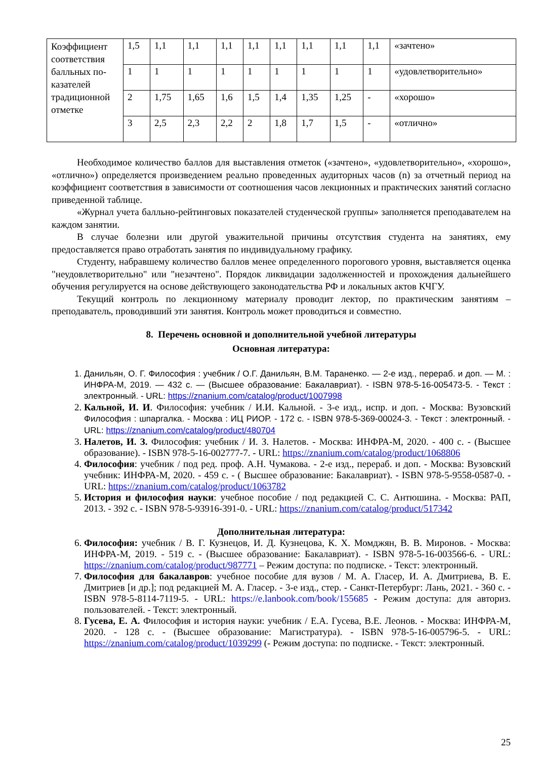| Коэффициент соответствия балльных по-казателей традиционной отметке | 1,5 | 1,1 | 1,1 | 1,1 | 1,1 | 1,1 | 1,1 | 1,1 | 1,1 | «зачтено» |
| | 1 | 1 | 1 | 1 | 1 | 1 | 1 | 1 | 1 | «удовлетворительно» |
| | 2 | 1,75 | 1,65 | 1,6 | 1,5 | 1,4 | 1,35 | 1,25 | - | «хорошо» |
| | 3 | 2,5 | 2,3 | 2,2 | 2 | 1,8 | 1,7 | 1,5 | - | «отлично» |
Необходимое количество баллов для выставления отметок («зачтено», «удовлетворительно», «хорошо», «отлично») определяется произведением реально проведенных аудиторных часов (n) за отчетный период на коэффициент соответствия в зависимости от соотношения часов лекционных и практических занятий согласно приведенной таблице.
«Журнал учета балльно-рейтинговых показателей студенческой группы» заполняется преподавателем на каждом занятии.
В случае болезни или другой уважительной причины отсутствия студента на занятиях, ему предоставляется право отработать занятия по индивидуальному графику.
Студенту, набравшему количество баллов менее определенного порогового уровня, выставляется оценка "неудовлетворительно" или "незачтено". Порядок ликвидации задолженностей и прохождения дальнейшего обучения регулируется на основе действующего законодательства РФ и локальных актов КЧГУ.
Текущий контроль по лекционному материалу проводит лектор, по практическим занятиям – преподаватель, проводивший эти занятия. Контроль может проводиться и совместно.
8. Перечень основной и дополнительной учебной литературы
Основная литература:
1. Данильян, О. Г. Философия : учебник / О.Г. Данильян, В.М. Тараненко. — 2-е изд., перераб. и доп. — М. : ИНФРА-М, 2019. — 432 с. — (Высшее образование: Бакалавриат). - ISBN 978-5-16-005473-5. - Текст : электронный. - URL: https://znanium.com/catalog/product/1007998
2. Кальной, И. И. Философия: учебник / И.И. Кальной. - 3-е изд., испр. и доп. - Москва: Вузовский Философия : шпаргалка. - Москва : ИЦ РИОР. - 172 с. - ISBN 978-5-369-00024-3. - Текст : электронный. - URL: https://znanium.com/catalog/product/480704
3. Налетов, И. З. Философия: учебник / И. З. Налетов. - Москва: ИНФРА-М, 2020. - 400 с. - (Высшее образование). - ISBN 978-5-16-002777-7. - URL: https://znanium.com/catalog/product/1068806
4. Философия: учебник / под ред. проф. А.Н. Чумакова. - 2-е изд., перераб. и доп. - Москва: Вузовский учебник: ИНФРА-М, 2020. - 459 с. - ( Высшее образование: Бакалавриат). - ISBN 978-5-9558-0587-0. - URL: https://znanium.com/catalog/product/1063782
5. История и философия науки: учебное пособие / под редакцией С. С. Антюшина. - Москва: РАП, 2013. - 392 с. - ISBN 978-5-93916-391-0. - URL: https://znanium.com/catalog/product/517342
Дополнительная литература:
6. Философия: учебник / В. Г. Кузнецов, И. Д. Кузнецова, К. Х. Момджян, В. В. Миронов. - Москва: ИНФРА-М, 2019. - 519 с. - (Высшее образование: Бакалавриат). - ISBN 978-5-16-003566-6. - URL: https://znanium.com/catalog/product/987771 – Режим доступа: по подписке. - Текст: электронный.
7. Философия для бакалавров: учебное пособие для вузов / М. А. Гласер, И. А. Дмитриева, В. Е. Дмитриев [и др.]; под редакцией М. А. Гласер. - 3-е изд., стер. - Санкт-Петербург: Лань, 2021. - 360 с. - ISBN 978-5-8114-7119-5. - URL: https://e.lanbook.com/book/155685 - Режим доступа: для авториз. пользователей. - Текст: электронный.
8. Гусева, Е. А. Философия и история науки: учебник / Е.А. Гусева, В.Е. Леонов. - Москва: ИНФРА-М, 2020. - 128 с. - (Высшее образование: Магистратура). - ISBN 978-5-16-005796-5. - URL: https://znanium.com/catalog/product/1039299 (- Режим доступа: по подписке. - Текст: электронный.
25